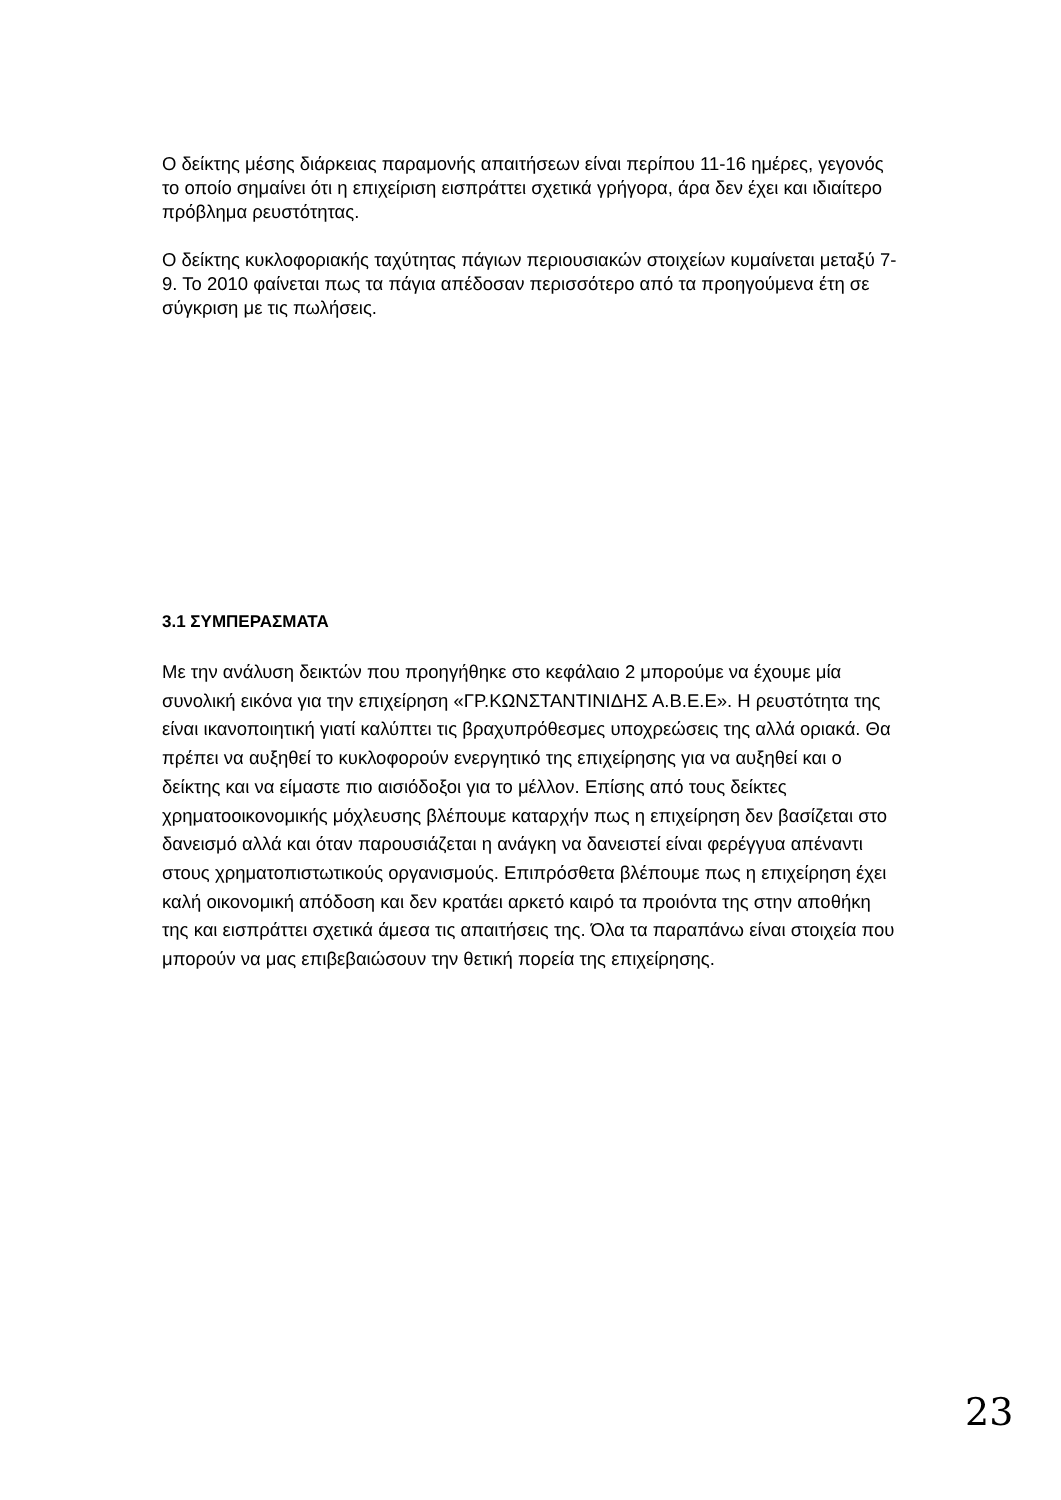Ο δείκτης μέσης διάρκειας παραμονής απαιτήσεων είναι περίπου 11-16 ημέρες, γεγονός το οποίο σημαίνει ότι η επιχείριση εισπράττει σχετικά γρήγορα, άρα δεν έχει και ιδιαίτερο πρόβλημα ρευστότητας.
Ο δείκτης κυκλοφοριακής ταχύτητας πάγιων περιουσιακών στοιχείων κυμαίνεται μεταξύ 7-9. Το 2010 φαίνεται πως τα πάγια απέδοσαν περισσότερο από τα προηγούμενα έτη σε σύγκριση με τις πωλήσεις.
3.1 ΣΥΜΠΕΡΑΣΜΑΤΑ
Με την ανάλυση δεικτών που προηγήθηκε στο κεφάλαιο 2 μπορούμε να έχουμε μία συνολική εικόνα για την επιχείρηση «ΓΡ.ΚΩΝΣΤΑΝΤΙΝΙΔΗΣ Α.Β.Ε.Ε». Η ρευστότητα της είναι ικανοποιητική γιατί καλύπτει τις βραχυπρόθεσμες υποχρεώσεις της αλλά οριακά. Θα πρέπει να αυξηθεί το κυκλοφορούν ενεργητικό της επιχείρησης για να αυξηθεί και ο δείκτης και να είμαστε πιο αισιόδοξοι για το μέλλον. Επίσης από τους δείκτες χρηματοοικονομικής μόχλευσης βλέπουμε καταρχήν πως η επιχείρηση δεν βασίζεται στο δανεισμό αλλά και όταν παρουσιάζεται η ανάγκη να δανειστεί είναι φερέγγυα απέναντι στους χρηματοπιστωτικούς οργανισμούς. Επιπρόσθετα βλέπουμε πως η επιχείρηση έχει καλή οικονομική απόδοση και δεν κρατάει αρκετό καιρό τα προιόντα της στην αποθήκη της και εισπράττει σχετικά άμεσα τις απαιτήσεις της. Όλα τα παραπάνω είναι στοιχεία που μπορούν να μας επιβεβαιώσουν την θετική πορεία της επιχείρησης.
23